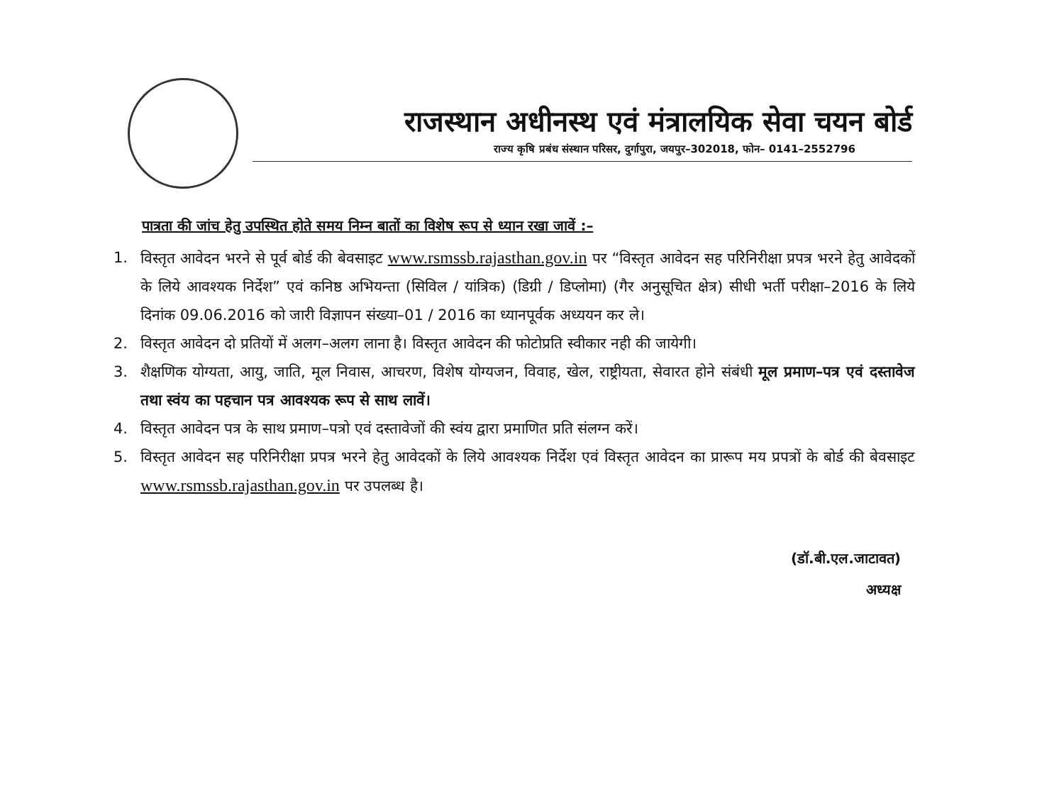राजस्थान अधीनस्थ एवं मंत्रालयिक सेवा चयन बोर्ड
राज्य कृषि प्रबंध संस्थान परिसर, दुर्गापुरा, जयपुर–302018, फोन– 0141–2552796
पात्रता की जांच हेतु उपस्थित होते समय निम्न बातों का विशेष रूप से ध्यान रखा जावें :–
1. विस्तृत आवेदन भरने से पूर्व बोर्ड की बेवसाइट www.rsmssb.rajasthan.gov.in पर “विस्तृत आवेदन सह परिनिरीक्षा प्रपत्र भरने हेतु आवेदकों के लिये आवश्यक निर्देश” एवं कनिष्ठ अभियन्ता (सिविल / यांत्रिक) (डिग्री / डिप्लोमा) (गैर अनुसूचित क्षेत्र) सीधी भर्ती परीक्षा–2016 के लिये दिनांक 09.06.2016 को जारी विज्ञापन संख्या–01 / 2016 का ध्यानपूर्वक अध्ययन कर ले।
2. विस्तृत आवेदन दो प्रतियों में अलग–अलग लाना है। विस्तृत आवेदन की फोटोप्रति स्वीकार नही की जायेगी।
3. शैक्षणिक योग्यता, आयु, जाति, मूल निवास, आचरण, विशेष योग्यजन, विवाह, खेल, राष्ट्रीयता, सेवारत होने संबंधी मूल प्रमाण–पत्र एवं दस्तावेज तथा स्वंय का पहचान पत्र आवश्यक रूप से साथ लावें।
4. विस्तृत आवेदन पत्र के साथ प्रमाण–पत्रो एवं दस्तावेजों की स्वंय द्वारा प्रमाणित प्रति संलग्न करें।
5. विस्तृत आवेदन सह परिनिरीक्षा प्रपत्र भरने हेतु आवेदकों के लिये आवश्यक निर्देश एवं विस्तृत आवेदन का प्रारूप मय प्रपत्रों के बोर्ड की बेवसाइट www.rsmssb.rajasthan.gov.in पर उपलब्ध है।
(डॉ.बी.एल.जाटावत)
अध्यक्ष